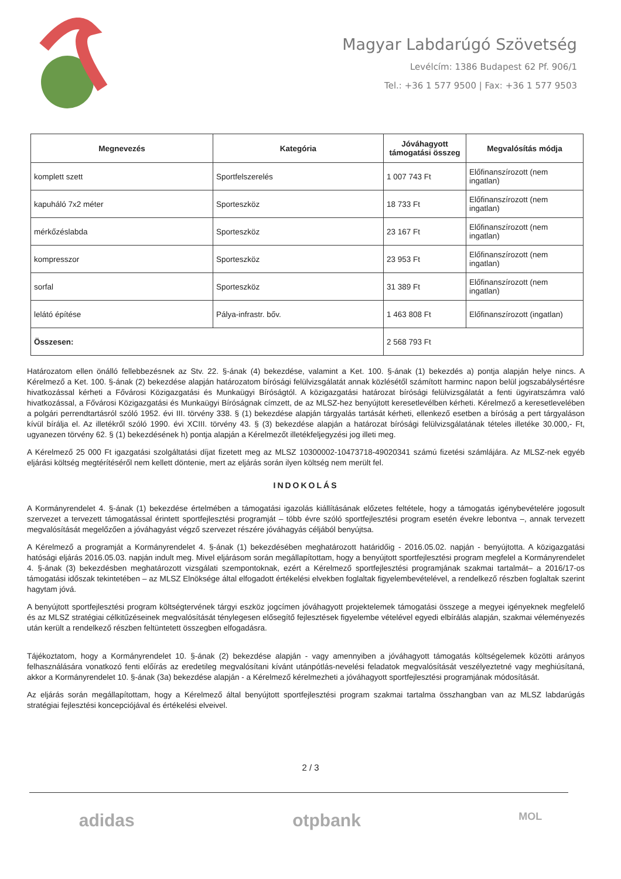Magyar Labdarúgó Szövetség
Levélcím: 1386 Budapest 62 Pf. 906/1
Tel.: +36 1 577 9500 | Fax: +36 1 577 9503
| Megnevezés | Kategória | Jóváhagyott támogatási összeg | Megvalósítás módja |
| --- | --- | --- | --- |
| komplett szett | Sportfelszerelés | 1 007 743 Ft | Előfinanszírozott (nem ingatlan) |
| kapuháló 7x2 méter | Sporteszköz | 18 733 Ft | Előfinanszírozott (nem ingatlan) |
| mérkőzéslabda | Sporteszköz | 23 167 Ft | Előfinanszírozott (nem ingatlan) |
| kompresszor | Sporteszköz | 23 953 Ft | Előfinanszírozott (nem ingatlan) |
| sorfal | Sporteszköz | 31 389 Ft | Előfinanszírozott (nem ingatlan) |
| lelátó építése | Pálya-infrastr. bőv. | 1 463 808 Ft | Előfinanszírozott (ingatlan) |
| Összesen: | | 2 568 793 Ft | |
Határozatom ellen önálló fellebbezésnek az Stv. 22. §-ának (4) bekezdése, valamint a Ket. 100. §-ának (1) bekezdés a) pontja alapján helye nincs. A Kérelmező a Ket. 100. §-ának (2) bekezdése alapján határozatom bírósági felülvizsgálatát annak közlésétől számított harminc napon belül jogszabálysértésre hivatkozással kérheti a Fővárosi Közigazgatási és Munkaügyi Bíróságtól. A közigazgatási határozat bírósági felülvizsgálatát a fenti ügyiratszámra való hivatkozással, a Fővárosi Közigazgatási és Munkaügyi Bíróságnak címzett, de az MLSZ-hez benyújtott keresetlevélben kérheti. Kérelmező a keresetlevelében a polgári perrendtartásról szóló 1952. évi III. törvény 338. § (1) bekezdése alapján tárgyalás tartását kérheti, ellenkező esetben a bíróság a pert tárgyaláson kívül bírálja el. Az illetékről szóló 1990. évi XCIII. törvény 43. § (3) bekezdése alapján a határozat bírósági felülvizsgálatának tételes illetéke 30.000,- Ft, ugyanezen törvény 62. § (1) bekezdésének h) pontja alapján a Kérelmezőt illetékfeljegyzési jog illeti meg.
A Kérelmező 25 000 Ft igazgatási szolgáltatási díjat fizetett meg az MLSZ 10300002-10473718-49020341 számú fizetési számlájára. Az MLSZ-nek egyéb eljárási költség megtérítéséről nem kellett döntenie, mert az eljárás során ilyen költség nem merült fel.
INDOKOLÁS
A Kormányrendelet 4. §-ának (1) bekezdése értelmében a támogatási igazolás kiállításának előzetes feltétele, hogy a támogatás igénybevételére jogosult szervezet a tervezett támogatással érintett sportfejlesztési programját – több évre szóló sportfejlesztési program esetén évekre lebontva –, annak tervezett megvalósítását megelőzően a jóváhagyást végző szervezet részére jóváhagyás céljából benyújtsa.
A Kérelmező a programját a Kormányrendelet 4. §-ának (1) bekezdésében meghatározott határidőig - 2016.05.02. napján - benyújtotta. A közigazgatási hatósági eljárás 2016.05.03. napján indult meg. Mivel eljárásom során megállapítottam, hogy a benyújtott sportfejlesztési program megfelel a Kormányrendelet 4. §-ának (3) bekezdésben meghatározott vizsgálati szempontoknak, ezért a Kérelmező sportfejlesztési programjának szakmai tartalmát– a 2016/17-os támogatási időszak tekintetében – az MLSZ Elnöksége által elfogadott értékelési elvekben foglaltak figyelembevételével, a rendelkező részben foglaltak szerint hagytam jóvá.
A benyújtott sportfejlesztési program költségtervének tárgyi eszköz jogcímen jóváhagyott projektelemek támogatási összege a megyei igényeknek megfelelő és az MLSZ stratégiai célkitűzéseinek megvalósítását ténylegesen elősegítő fejlesztések figyelembe vételével egyedi elbírálás alapján, szakmai véleményezés után került a rendelkező részben feltüntetett összegben elfogadásra.
Tájékoztatom, hogy a Kormányrendelet 10. §-ának (2) bekezdése alapján - vagy amennyiben a jóváhagyott támogatás költségelemek közötti arányos felhasználására vonatkozó fenti előírás az eredetileg megvalósítani kívánt utánpótlás-nevelési feladatok megvalósítását veszélyeztetné vagy meghiúsítaná, akkor a Kormányrendelet 10. §-ának (3a) bekezdése alapján - a Kérelmező kérelmezheti a jóváhagyott sportfejlesztési programjának módosítását.
Az eljárás során megállapítottam, hogy a Kérelmező által benyújtott sportfejlesztési program szakmai tartalma összhangban van az MLSZ labdarúgás stratégiai fejlesztési koncepciójával és értékelési elveivel.
2 / 3
adidas otpbank MOL